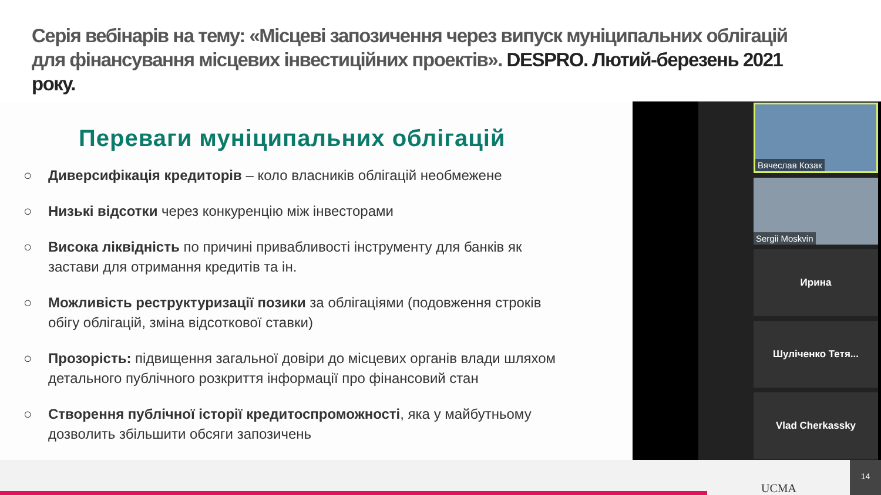Серія вебінарів на тему: «Місцеві запозичення через випуск муніципальних облігацій для фінансування місцевих інвестиційних проектів». DESPRO. Лютий-березень 2021 року.
Переваги муніципальних облігацій
○ Диверсифікація кредиторів – коло власників облігацій необмежене
○ Низькі відсотки через конкуренцію між інвесторами
○ Висока ліквідність по причині привабливості інструменту для банків як застави для отримання кредитів та ін.
○ Можливість реструктуризації позики за облігаціями (подовження строків обігу облігацій, зміна відсоткової ставки)
○ Прозорість: підвищення загальної довіри до місцевих органів влади шляхом детального публічного розкриття інформації про фінансовий стан
○ Створення публічної історії кредитоспроможності, яка у майбутньому дозволить збільшити обсяги запозичень
Вячеслав Козак
Sergii Moskvin
Ирина
Шуліченко Тетя...
Vlad Cherkassky
UCMA 14